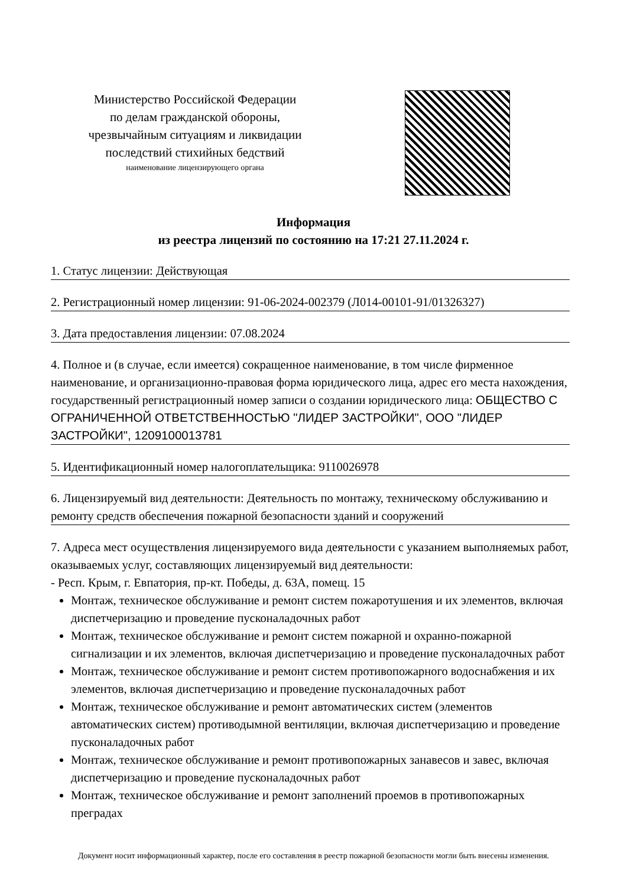Министерство Российской Федерации
по делам гражданской обороны,
чрезвычайным ситуациям и ликвидации
последствий стихийных бедствий
наименование лицензирующего органа
Информация
из реестра лицензий по состоянию на 17:21 27.11.2024 г.
1. Статус лицензии: Действующая
2. Регистрационный номер лицензии: 91-06-2024-002379 (Л014-00101-91/01326327)
3. Дата предоставления лицензии: 07.08.2024
4. Полное и (в случае, если имеется) сокращенное наименование, в том числе фирменное наименование, и организационно-правовая форма юридического лица, адрес его места нахождения, государственный регистрационный номер записи о создании юридического лица: ОБЩЕСТВО С ОГРАНИЧЕННОЙ ОТВЕТСТВЕННОСТЬЮ "ЛИДЕР ЗАСТРОЙКИ", ООО "ЛИДЕР ЗАСТРОЙКИ", 1209100013781
5. Идентификационный номер налогоплательщика: 9110026978
6. Лицензируемый вид деятельности: Деятельность по монтажу, техническому обслуживанию и ремонту средств обеспечения пожарной безопасности зданий и сооружений
7. Адреса мест осуществления лицензируемого вида деятельности с указанием выполняемых работ, оказываемых услуг, составляющих лицензируемый вид деятельности:
- Респ. Крым, г. Евпатория, пр-кт. Победы, д. 63А, помещ. 15
Монтаж, техническое обслуживание и ремонт систем пожаротушения и их элементов, включая диспетчеризацию и проведение пусконаладочных работ
Монтаж, техническое обслуживание и ремонт систем пожарной и охранно-пожарной сигнализации и их элементов, включая диспетчеризацию и проведение пусконаладочных работ
Монтаж, техническое обслуживание и ремонт систем противопожарного водоснабжения и их элементов, включая диспетчеризацию и проведение пусконаладочных работ
Монтаж, техническое обслуживание и ремонт автоматических систем (элементов автоматических систем) противодымной вентиляции, включая диспетчеризацию и проведение пусконаладочных работ
Монтаж, техническое обслуживание и ремонт противопожарных занавесов и завес, включая диспетчеризацию и проведение пусконаладочных работ
Монтаж, техническое обслуживание и ремонт заполнений проемов в противопожарных преградах
Документ носит информационный характер, после его составления в реестр пожарной безопасности могли быть внесены изменения.